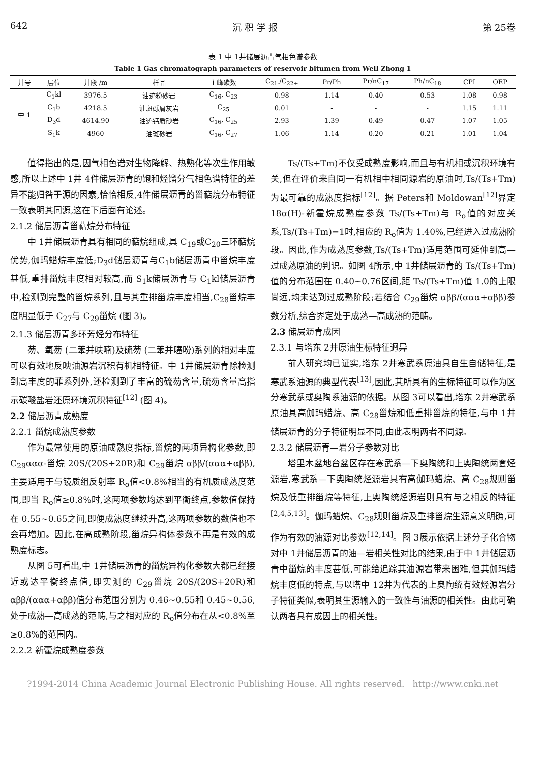642 沉 积 学 报 第 25卷
表 1 中 1井储层沥青气相色谱参数
Table 1 Gas chromatograph parameters of reservoir bitumen from Well Zhong 1
| 井号 | 层位 | 井段 /m | 样品 | 主峰碳数 | C<sub>21-</sub>/C<sub>22+</sub> | Pr/Ph | Pr/nC<sub>17</sub> | Ph/nC<sub>18</sub> | CPI | OEP |
| --- | --- | --- | --- | --- | --- | --- | --- | --- | --- | --- |
| 中 1 | C<sub>1</sub>kl | 3976.5 | 油迹粉砂岩 | C<sub>16</sub>, C<sub>23</sub> | 0.98 | 1.14 | 0.40 | 0.53 | 1.08 | 0.98 |
| | C<sub>1</sub>b | 4218.5 | 油斑砾屑灰岩 | C<sub>25</sub> | 0.01 | - | - | - | 1.15 | 1.11 |
| | D<sub>3</sub>d | 4614.90 | 油迹钙质砂岩 | C<sub>16</sub>, C<sub>25</sub> | 2.93 | 1.39 | 0.49 | 0.47 | 1.07 | 1.05 |
| | S<sub>1</sub>k | 4960 | 油斑砂岩 | C<sub>16</sub>, C<sub>27</sub> | 1.06 | 1.14 | 0.20 | 0.21 | 1.01 | 1.04 |
值得指出的是,因气相色谱对生物降解、热熟化等次生作用敏感,所以上述中 1井 4件储层沥青的饱和烃馏分气相色谱特征的差异不能归咎于源的因素,恰恰相反,4件储层沥青的甾萜烷分布特征一致表明其同源,这在下后面有论述。
2.1.2 储层沥青甾萜烷分布特征
中 1井储层沥青具有相同的萜烷组成,具 C<sub>19</sub>或C<sub>20</sub>三环萜烷优势,伽玛蜡烷丰度低;D<sub>3</sub>d储层沥青与C<sub>1</sub>b储层沥青中甾烷丰度甚低,重排甾烷丰度相对较高,而 S<sub>1</sub>k储层沥青与 C<sub>1</sub>kl储层沥青中,检测到完整的甾烷系列,且与其重排甾烷丰度相当,C<sub>28</sub>甾烷丰度明显低于 C<sub>27</sub>与 C<sub>29</sub>甾烷 (图 3)。
2.1.3 储层沥青多环芳烃分布特征
芴、氧芴 (二苯并呋喃)及硫芴 (二苯并噻吩)系列的相对丰度可以有效地反映油源岩沉积有机相特征。中 1井储层沥青除检测到高丰度的菲系列外,还检测到了丰富的硫芴含量,硫芴含量高指示碳酸盐岩还原环境沉积特征<sup>[12]</sup> (图 4)。
2.2 储层沥青成熟度
2.2.1 甾烷成熟度参数
作为最常使用的原油成熟度指标,甾烷的两项异构化参数,即 C<sub>29</sub>ααα-甾烷 20S/(20S+20R)和 C<sub>29</sub>甾烷 αββ/(ααα+αββ),主要适用于与镜质组反射率 R<sub>o</sub>值<0.8%相当的有机质成熟度范围,即当 R<sub>o</sub>值≥0.8%时,这两项参数均达到平衡终点,参数值保持在 0.55~0.65之间,即便成熟度继续升高,这两项参数的数值也不会再增加。因此,在高成熟阶段,甾烷异构体参数不再是有效的成熟度标志。
从图 5可看出,中 1井储层沥青的甾烷异构化参数大都已经接近或达平衡终点值,即实测的 C<sub>29</sub>甾烷 20S/(20S+20R)和 αββ/(ααα+αββ)值分布范围分别为 0.46~0.55和 0.45~0.56,处于成熟—高成熟的范畴,与之相对应的 R<sub>o</sub>值分布在从<0.8%至≥0.8%的范围内。
2.2.2 新藿烷成熟度参数
Ts/(Ts+Tm)不仅受成熟度影响,而且与有机相或沉积环境有关,但在评价来自同一有机相中相同源岩的原油时,Ts/(Ts+Tm)为最可靠的成熟度指标<sup>[12]</sup>。据 Peters和 Moldowan<sup>[12]</sup>界定 18α(H)-新霍烷成熟度参数 Ts/(Ts+Tm)与 R<sub>o</sub>值的对应关系,Ts/(Ts+Tm)=1时,相应的 R<sub>o</sub>值为 1.40%,已经进入过成熟阶段。因此,作为成熟度参数,Ts/(Ts+Tm)适用范围可延伸到高—过成熟原油的判识。如图 4所示,中 1井储层沥青的 Ts/(Ts+Tm)值的分布范围在 0.40~0.76区间,距 Ts/(Ts+Tm)值 1.0的上限尚远,均未达到过成熟阶段;若结合 C<sub>29</sub>甾烷 αββ/(ααα+αββ)参数分析,综合界定处于成熟—高成熟的范畴。
2.3 储层沥青成因
2.3.1 与塔东 2井原油生标特征迥异
前人研究均已证实,塔东 2井寒武系原油具自生自储特征,是寒武系油源的典型代表<sup>[13]</sup>,因此,其所具有的生标特征可以作为区分寒武系或奥陶系油源的依据。从图 3可以看出,塔东 2井寒武系原油具高伽玛蜡烷、高 C<sub>28</sub>甾烷和低重排甾烷的特征,与中 1井储层沥青的分子特征明显不同,由此表明两者不同源。
2.3.2 储层沥青—岩分子参数对比
塔里木盆地台盆区存在寒武系—下奥陶统和上奥陶统两套烃源岩,寒武系—下奥陶统烃源岩具有高伽玛蜡烷、高 C<sub>28</sub>规则甾烷及低重排甾烷等特征,上奥陶统烃源岩则具有与之相反的特征<sup>[2,4,5,13]</sup>。伽玛蜡烷、C<sub>28</sub>规则甾烷及重排甾烷生源意义明确,可作为有效的油源对比参数<sup>[12,14]</sup>。图 3展示依据上述分子化合物对中 1井储层沥青的油—岩相关性对比的结果,由于中 1井储层沥青中甾烷的丰度甚低,可能给追踪其油源岩带来困难,但其伽玛蜡烷丰度低的特点,与以塔中 12井为代表的上奥陶统有效烃源岩分子特征类似,表明其生源输入的一致性与油源的相关性。由此可确认两者具有成因上的相关性。
?1994-2014 China Academic Journal Electronic Publishing House. All rights reserved. http://www.cnki.net